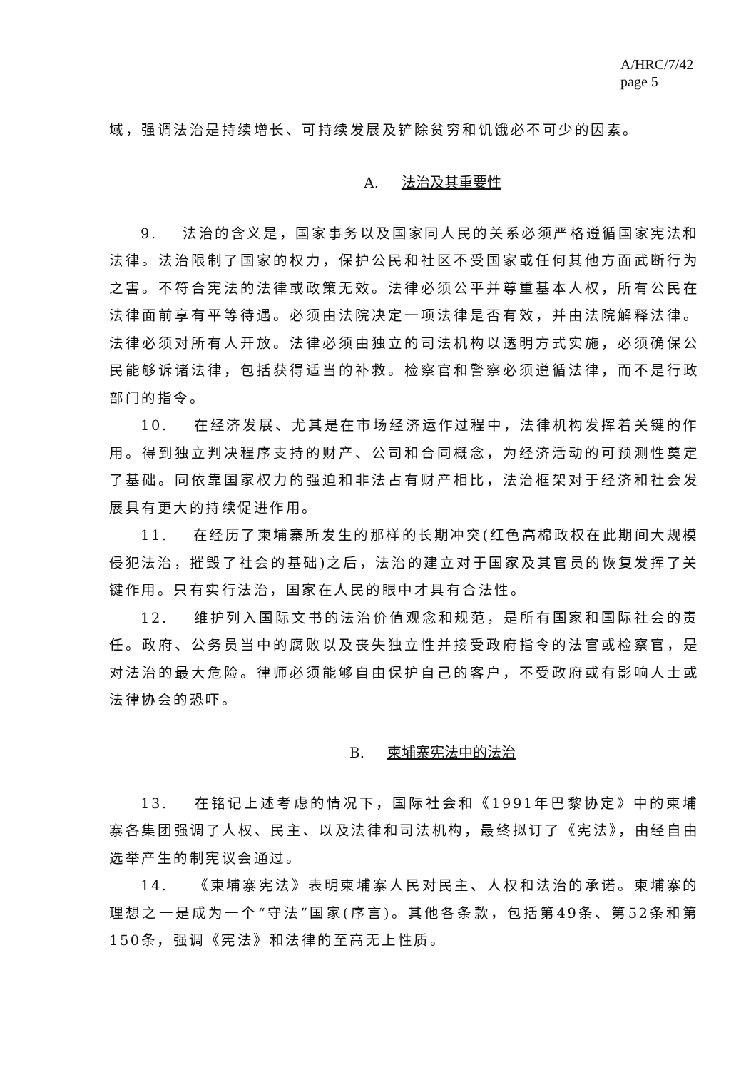A/HRC/7/42
page 5
域，强调法治是持续增长、可持续发展及铲除贫穷和饥饿必不可少的因素。
A. 法治及其重要性
9. 法治的含义是，国家事务以及国家同人民的关系必须严格遵循国家宪法和法律。法治限制了国家的权力，保护公民和社区不受国家或任何其他方面武断行为之害。不符合宪法的法律或政策无效。法律必须公平并尊重基本人权，所有公民在法律面前享有平等待遇。必须由法院决定一项法律是否有效，并由法院解释法律。法律必须对所有人开放。法律必须由独立的司法机构以透明方式实施，必须确保公民能够诉诸法律，包括获得适当的补救。检察官和警察必须遵循法律，而不是行政部门的指令。
10. 在经济发展、尤其是在市场经济运作过程中，法律机构发挥着关键的作用。得到独立判决程序支持的财产、公司和合同概念，为经济活动的可预测性奠定了基础。同依靠国家权力的强迫和非法占有财产相比，法治框架对于经济和社会发展具有更大的持续促进作用。
11. 在经历了柬埔寨所发生的那样的长期冲突(红色高棉政权在此期间大规模侵犯法治，摧毁了社会的基础)之后，法治的建立对于国家及其官员的恢复发挥了关键作用。只有实行法治，国家在人民的眼中才具有合法性。
12. 维护列入国际文书的法治价值观念和规范，是所有国家和国际社会的责任。政府、公务员当中的腐败以及丧失独立性并接受政府指令的法官或检察官，是对法治的最大危险。律师必须能够自由保护自己的客户，不受政府或有影响人士或法律协会的恐吓。
B. 柬埔寨宪法中的法治
13. 在铭记上述考虑的情况下，国际社会和《1991年巴黎协定》中的柬埔寨各集团强调了人权、民主、以及法律和司法机构，最终拟订了《宪法》，由经自由选举产生的制宪议会通过。
14. 《柬埔寨宪法》表明柬埔寨人民对民主、人权和法治的承诺。柬埔寨的理想之一是成为一个“守法”国家(序言)。其他各条款，包括第49条、第52条和第150条，强调《宪法》和法律的至高无上性质。